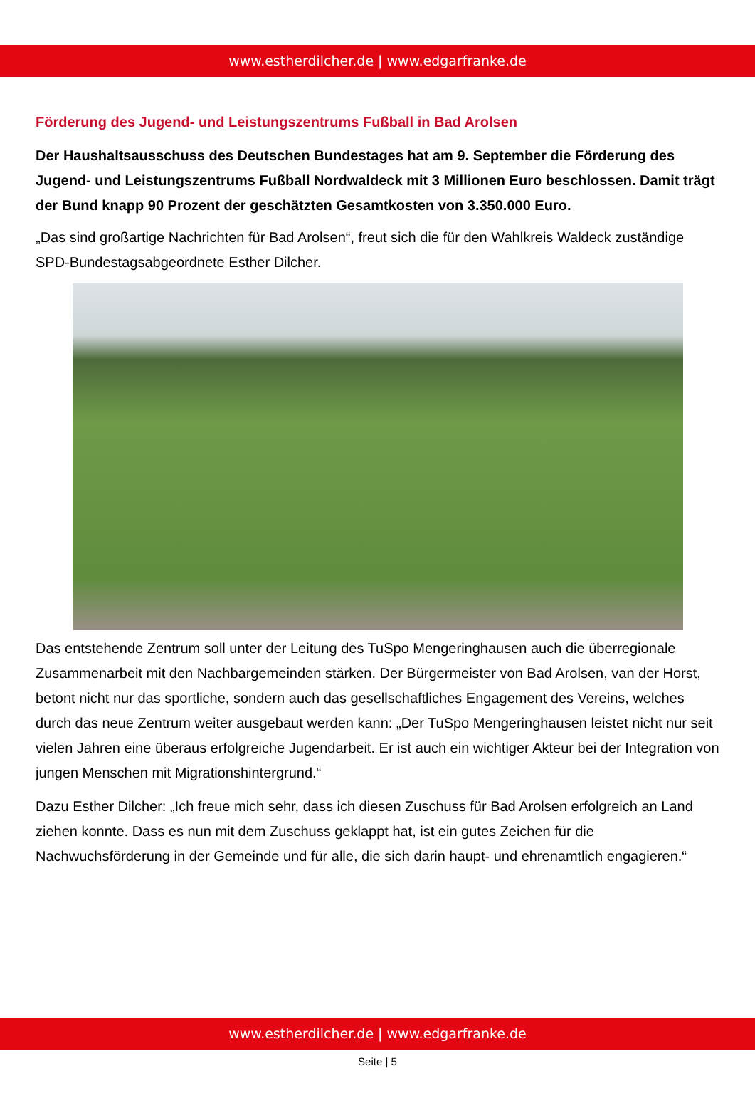www.estherdilcher.de | www.edgarfranke.de
Förderung des Jugend- und Leistungszentrums Fußball in Bad Arolsen
Der Haushaltsausschuss des Deutschen Bundestages hat am 9. September die Förderung des Jugend- und Leistungszentrums Fußball Nordwaldeck mit 3 Millionen Euro beschlossen. Damit trägt der Bund knapp 90 Prozent der geschätzten Gesamtkosten von 3.350.000 Euro.
„Das sind großartige Nachrichten für Bad Arolsen“, freut sich die für den Wahlkreis Waldeck zuständige SPD-Bundestagsabgeordnete Esther Dilcher.
Das entstehende Zentrum soll unter der Leitung des TuSpo Mengeringhausen auch die überregionale Zusammenarbeit mit den Nachbargemeinden stärken. Der Bürgermeister von Bad Arolsen, van der Horst, betont nicht nur das sportliche, sondern auch das gesellschaftliches Engagement des Vereins, welches durch das neue Zentrum weiter ausgebaut werden kann: „Der TuSpo Mengeringhausen leistet nicht nur seit vielen Jahren eine überaus erfolgreiche Jugendarbeit. Er ist auch ein wichtiger Akteur bei der Integration von jungen Menschen mit Migrationshintergrund.“
Dazu Esther Dilcher: „Ich freue mich sehr, dass ich diesen Zuschuss für Bad Arolsen erfolgreich an Land ziehen konnte. Dass es nun mit dem Zuschuss geklappt hat, ist ein gutes Zeichen für die Nachwuchsförderung in der Gemeinde und für alle, die sich darin haupt- und ehrenamtlich engagieren.“
www.estherdilcher.de | www.edgarfranke.de
Seite | 5